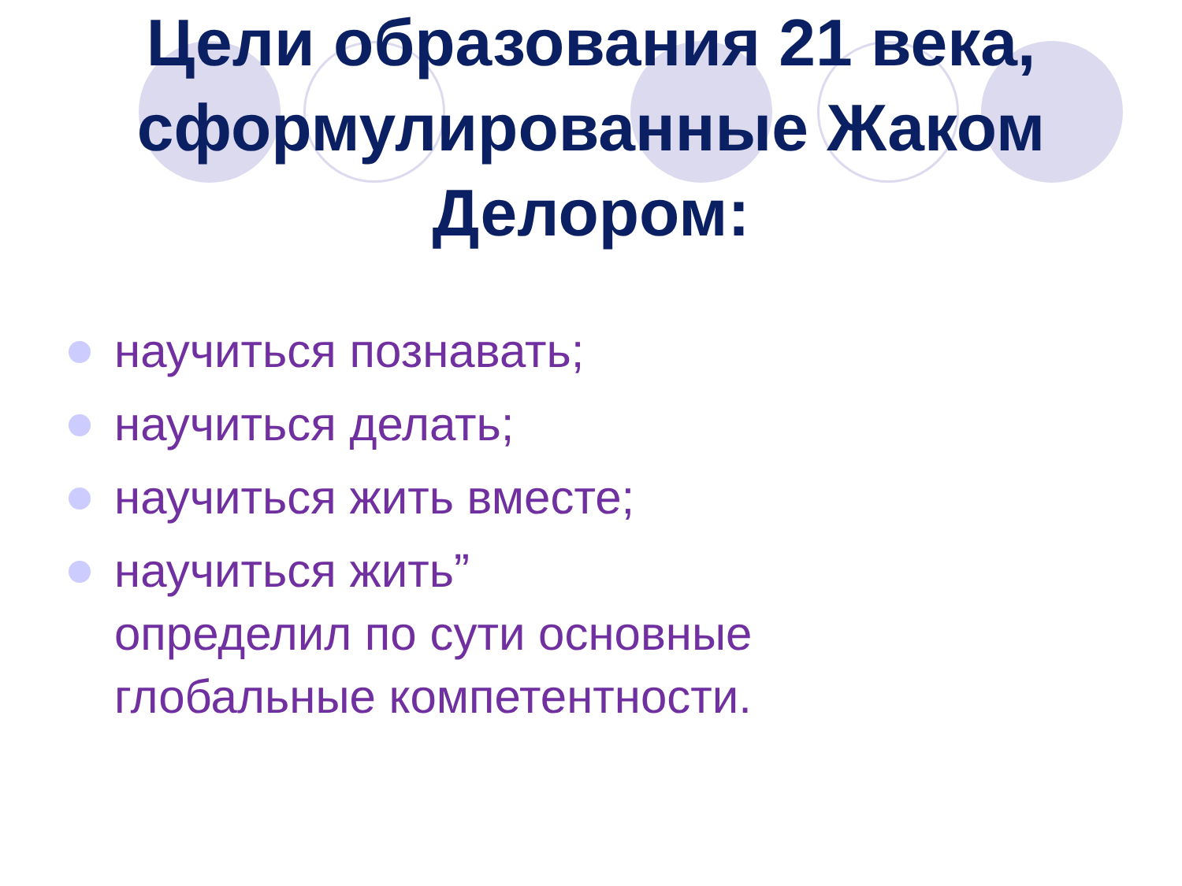Цели образования 21 века,
сформулированные Жаком
Делором:
научиться познавать;
научиться делать;
научиться жить вместе;
научиться жить”
определил по сути основные
глобальные компетентности.